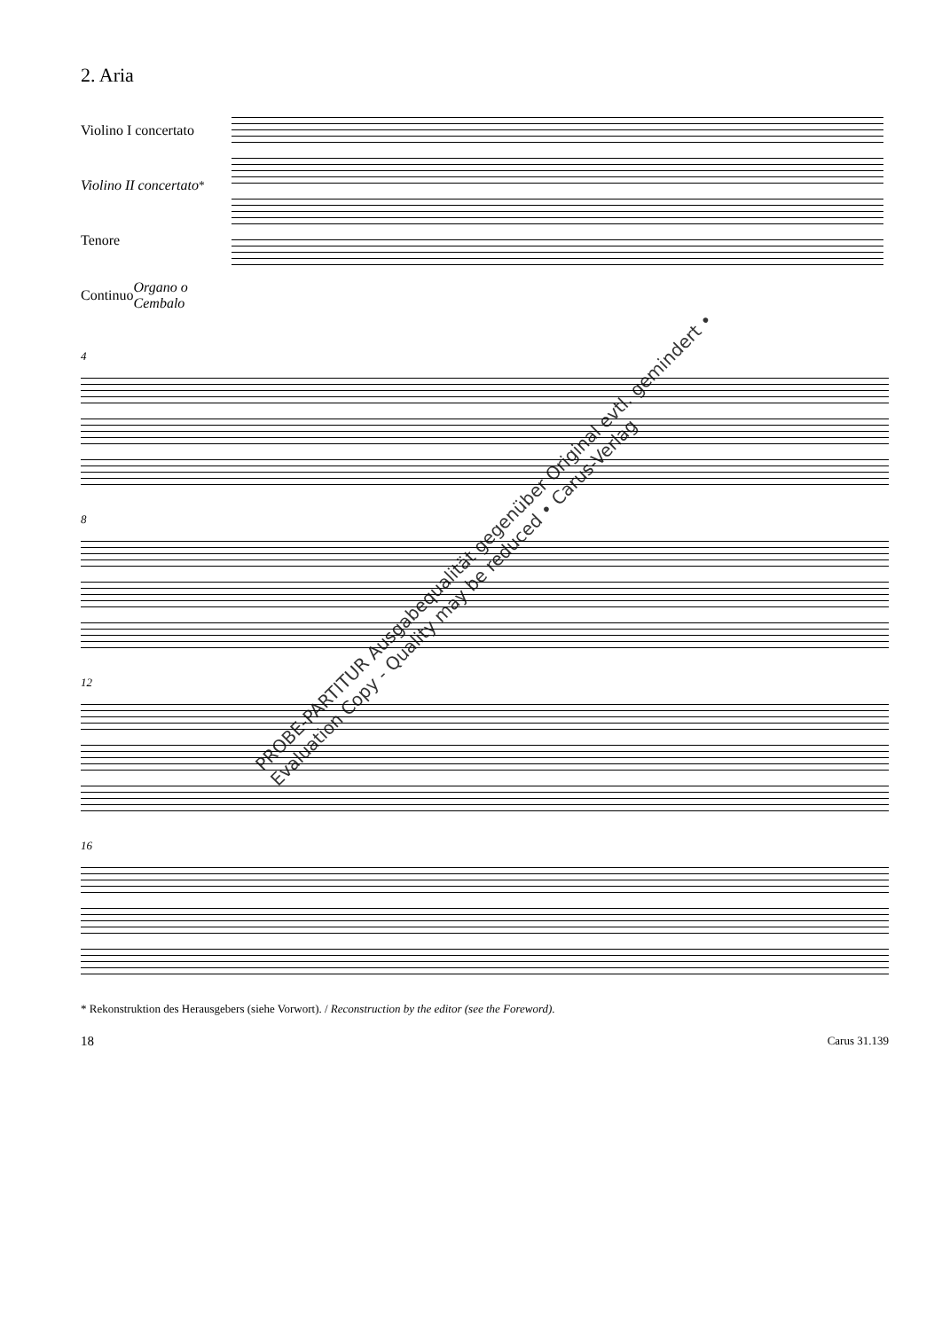2. Aria
Violino I concertato
Violino II concertato<sup>*</sup>
Tenore
Continuo
Organo o Cembalo
4
8
12
16
* Rekonstruktion des Herausgebers (siehe Vorwort). / Reconstruction by the editor (see the Foreword).
18 Carus 31.139
PROBE-PARTITUR Ausgabequalität gegenüber Original evtl. gemindert • Evaluation Copy - Quality may be reduced • Carus-Verlag